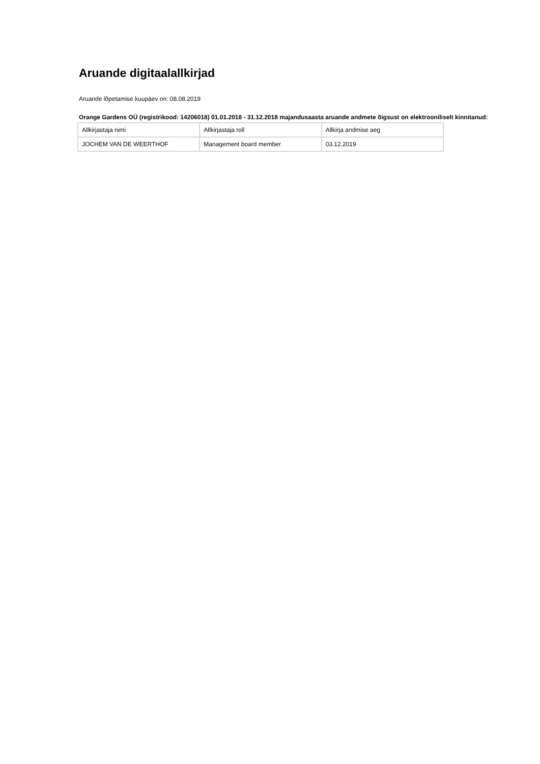Aruande digitaalallkirjad
Aruande lõpetamise kuupäev on: 08.08.2019
Orange Gardens OÜ (registrikood: 14206018) 01.01.2018 - 31.12.2018 majandusaasta aruande andmete õigsust on elektrooniliselt kinnitanud:
| Allkirjastaja nimi | Allkirjastaja roll | Allkirja andmise aeg |
| JOCHEM VAN DE WEERTHOF | Management board member | 03.12.2019 |